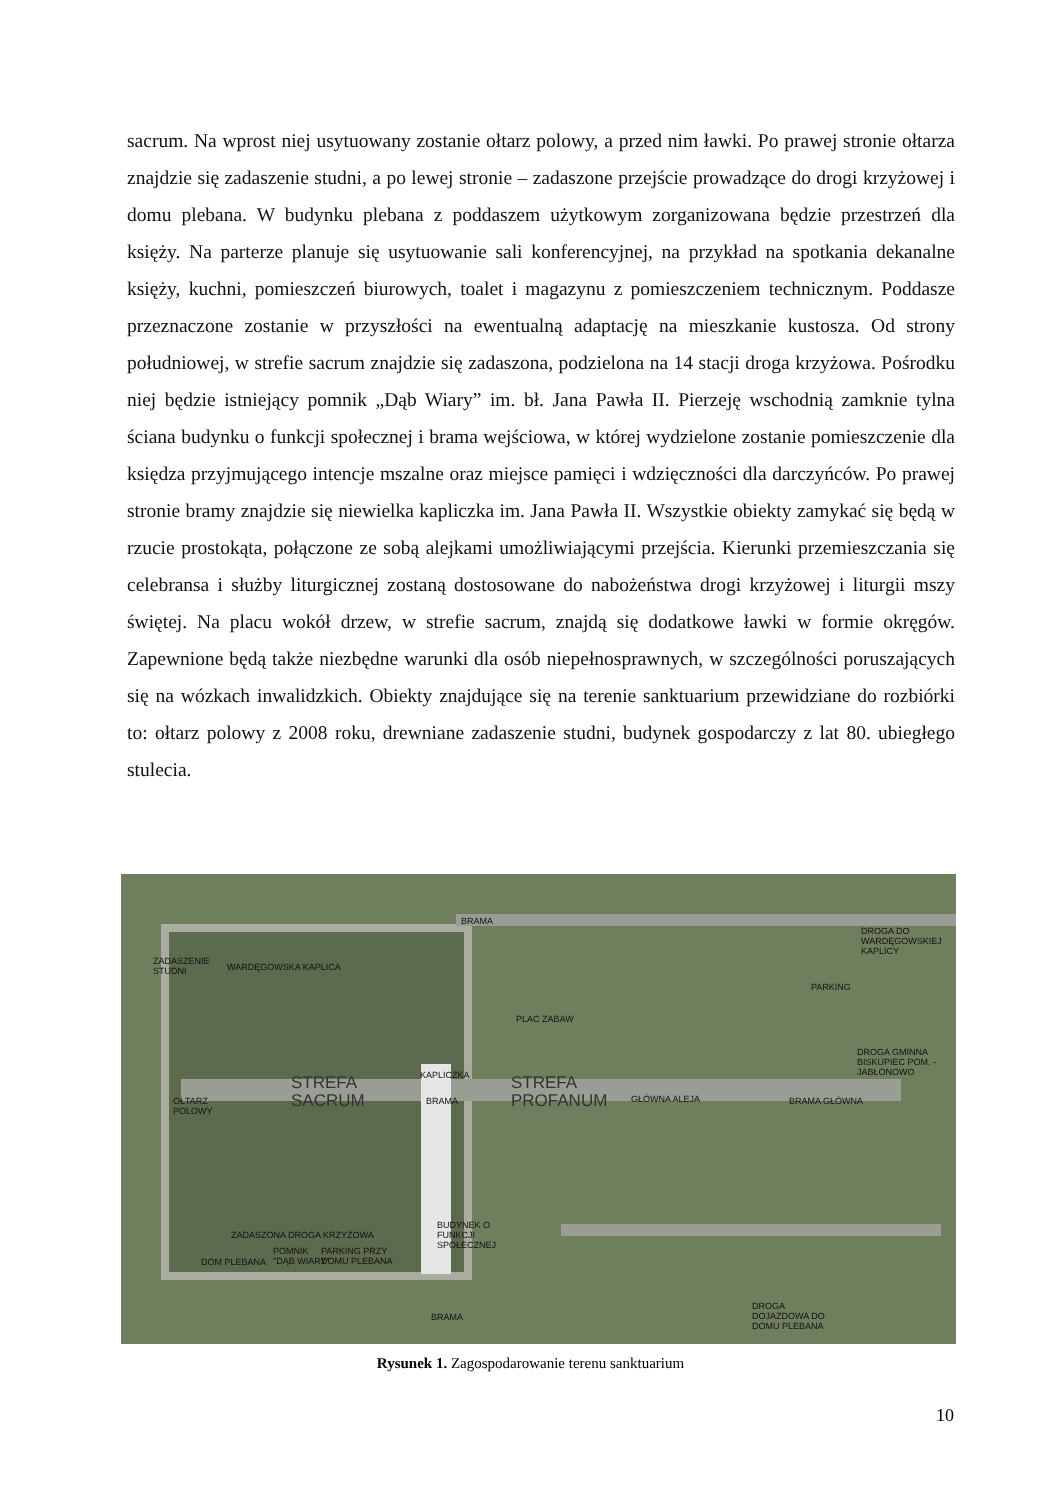sacrum. Na wprost niej usytuowany zostanie ołtarz polowy, a przed nim ławki. Po prawej stronie ołtarza znajdzie się zadaszenie studni, a po lewej stronie – zadaszone przejście prowadzące do drogi krzyżowej i domu plebana. W budynku plebana z poddaszem użytkowym zorganizowana będzie przestrzeń dla księży. Na parterze planuje się usytuowanie sali konferencyjnej, na przykład na spotkania dekanalne księży, kuchni, pomieszczeń biurowych, toalet i magazynu z pomieszczeniem technicznym. Poddasze przeznaczone zostanie w przyszłości na ewentualną adaptację na mieszkanie kustosza. Od strony południowej, w strefie sacrum znajdzie się zadaszona, podzielona na 14 stacji droga krzyżowa. Pośrodku niej będzie istniejący pomnik „Dąb Wiary” im. bł. Jana Pawła II. Pierzeję wschodnią zamknie tylna ściana budynku o funkcji społecznej i brama wejściowa, w której wydzielone zostanie pomieszczenie dla księdza przyjmującego intencje mszalne oraz miejsce pamięci i wdzięczności dla darczyńców. Po prawej stronie bramy znajdzie się niewielka kapliczka im. Jana Pawła II. Wszystkie obiekty zamykać się będą w rzucie prostokąta, połączone ze sobą alejkami umożliwiającymi przejścia. Kierunki przemieszczania się celebransa i służby liturgicznej zostaną dostosowane do nabożeństwa drogi krzyżowej i liturgii mszy świętej. Na placu wokół drzew, w strefie sacrum, znajdą się dodatkowe ławki w formie okręgów. Zapewnione będą także niezbędne warunki dla osób niepełnosprawnych, w szczególności poruszających się na wózkach inwalidzkich. Obiekty znajdujące się na terenie sanktuarium przewidziane do rozbiórki to: ołtarz polowy z 2008 roku, drewniane zadaszenie studni, budynek gospodarczy z lat 80. ubiegłego stulecia.
BRAMA
DROGA DO
WARDĘGOWSKIEJ
KAPLICY
ZADASZENIE
STUDNI
WARDĘGOWSKA KAPLICA
PARKING
PLAC ZABAW
DROGA GMINNA
BISKUPIEC POM. -
JABŁONOWO
KAPLICZKA
STREFA
SACRUM
BRAMA
STREFA
PROFANUM
GŁÓWNA ALEJA BRAMA GŁÓWNA
OŁTARZ
POLOWY
ZADASZONA DROGA KRZYŻOWA
BUDYNEK O
FUNKCJI
SPOŁECZNEJ
DOM PLEBANA
POMNIK
"DĄB WIARY"
PARKING PRZY
DOMU PLEBANA
BRAMA
DROGA
DOJAZDOWA DO
DOMU PLEBANA
Rysunek 1. Zagospodarowanie terenu sanktuarium
10